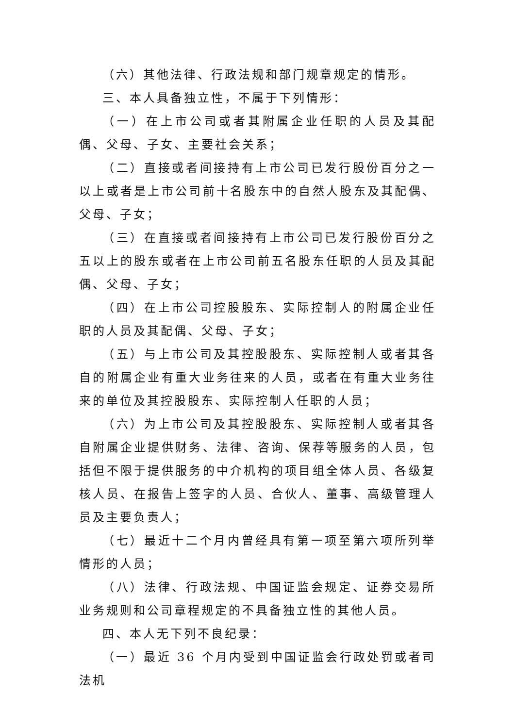（六）其他法律、行政法规和部门规章规定的情形。
三、本人具备独立性，不属于下列情形：
（一）在上市公司或者其附属企业任职的人员及其配偶、父母、子女、主要社会关系；
（二）直接或者间接持有上市公司已发行股份百分之一以上或者是上市公司前十名股东中的自然人股东及其配偶、父母、子女；
（三）在直接或者间接持有上市公司已发行股份百分之五以上的股东或者在上市公司前五名股东任职的人员及其配偶、父母、子女；
（四）在上市公司控股股东、实际控制人的附属企业任职的人员及其配偶、父母、子女；
（五）与上市公司及其控股股东、实际控制人或者其各自的附属企业有重大业务往来的人员，或者在有重大业务往来的单位及其控股股东、实际控制人任职的人员；
（六）为上市公司及其控股股东、实际控制人或者其各自附属企业提供财务、法律、咨询、保荐等服务的人员，包括但不限于提供服务的中介机构的项目组全体人员、各级复核人员、在报告上签字的人员、合伙人、董事、高级管理人员及主要负责人；
（七）最近十二个月内曾经具有第一项至第六项所列举情形的人员；
（八）法律、行政法规、中国证监会规定、证券交易所业务规则和公司章程规定的不具备独立性的其他人员。
四、本人无下列不良纪录：
（一）最近 36 个月内受到中国证监会行政处罚或者司法机